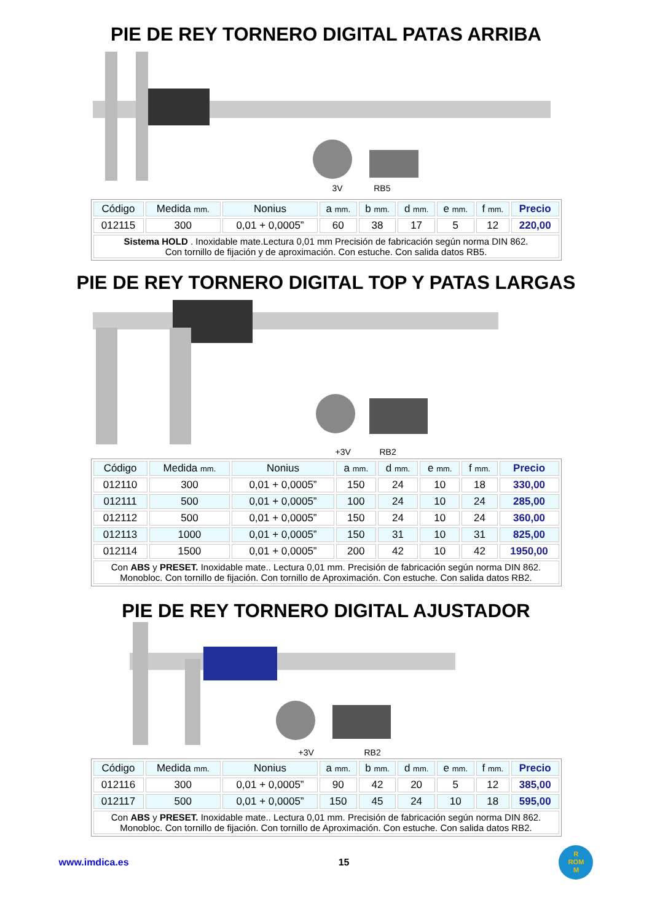PIE DE REY TORNERO DIGITAL PATAS ARRIBA
3V RB5
| Código | Medida mm. | Nonius | a mm. | b mm. | d mm. | e mm. | f mm. | Precio |
| --- | --- | --- | --- | --- | --- | --- | --- | --- |
| 012115 | 300 | 0,01 + 0,0005” | 60 | 38 | 17 | 5 | 12 | 220,00 |
| Sistema HOLD . Inoxidable mate.Lectura 0,01 mm Precisión de fabricación según norma DIN 862. Con tornillo de fijación y de aproximación. Con estuche. Con salida datos RB5. | | | | | | | | |
PIE DE REY TORNERO DIGITAL TOP Y PATAS LARGAS
+3V RB2
| Código | Medida mm. | Nonius | a mm. | d mm. | e mm. | f mm. | Precio |
| --- | --- | --- | --- | --- | --- | --- | --- |
| 012110 | 300 | 0,01 + 0,0005” | 150 | 24 | 10 | 18 | 330,00 |
| 012111 | 500 | 0,01 + 0,0005” | 100 | 24 | 10 | 24 | 285,00 |
| 012112 | 500 | 0,01 + 0,0005” | 150 | 24 | 10 | 24 | 360,00 |
| 012113 | 1000 | 0,01 + 0,0005” | 150 | 31 | 10 | 31 | 825,00 |
| 012114 | 1500 | 0,01 + 0,0005” | 200 | 42 | 10 | 42 | 1950,00 |
| Con ABS y PRESET. Inoxidable mate.. Lectura 0,01 mm. Precisión de fabricación según norma DIN 862. Monobloc. Con tornillo de fijación. Con tornillo de Aproximación. Con estuche. Con salida datos RB2. | | | | | | | |
PIE DE REY TORNERO DIGITAL AJUSTADOR
+3V RB2
| Código | Medida mm. | Nonius | a mm. | b mm. | d mm. | e mm. | f mm. | Precio |
| --- | --- | --- | --- | --- | --- | --- | --- | --- |
| 012116 | 300 | 0,01 + 0,0005” | 90 | 42 | 20 | 5 | 12 | 385,00 |
| 012117 | 500 | 0,01 + 0,0005” | 150 | 45 | 24 | 10 | 18 | 595,00 |
| Con ABS y PRESET. Inoxidable mate.. Lectura 0,01 mm. Precisión de fabricación según norma DIN 862. Monobloc. Con tornillo de fijación. Con tornillo de Aproximación. Con estuche. Con salida datos RB2. | | | | | | | | |
www.imdica.es 15 R
ROM
M